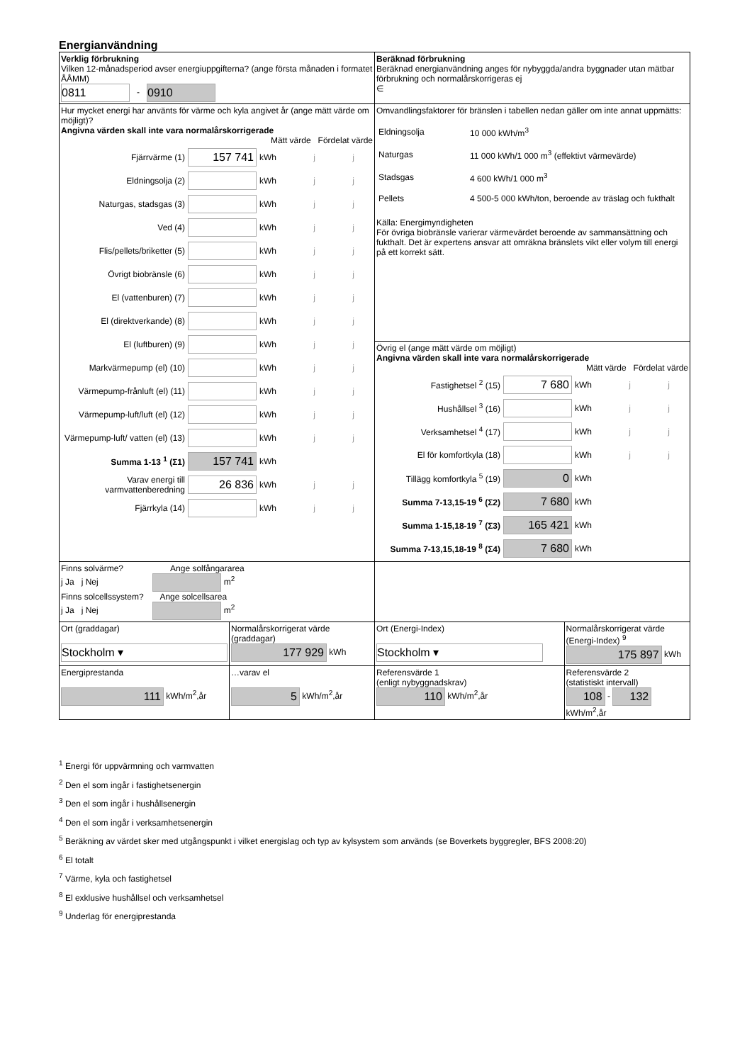Energianvändning
| Verklig förbrukning Vilken 12-månadsperiod avser energiuppgifterna? (ange första månaden i formatet ÅÅMM) 0811 - 0910 | | Beräknad förbrukning Beräknad energianvändning anges för nybyggda/andra byggnader utan mätbar förbrukning och normalårskorrigeras ej ∈ | |
| Hur mycket energi har använts för värme och kyla angivet år (ange mätt värde om möjligt)? Angivna värden skall inte vara normalårskorrigerade Mätt värde Fördelat värde Fjärrvärme (1) 157 741 kWh j j Eldningsolja (2) kWh j j Naturgas, stadsgas (3) kWh j j Ved (4) kWh j j Flis/pellets/briketter (5) kWh j j Övrigt biobränsle (6) kWh j j El (vattenburen) (7) kWh j j El (direktverkande) (8) kWh j j El (luftburen) (9) kWh j j Markvärmepump (el) (10) kWh j j Värmepump-frånluft (el) (11) kWh j j Värmepump-luft/luft (el) (12) kWh j j Värmepump-luft/ vatten (el) (13) kWh j j Summa 1-13 <sup>1</sup> (Σ1) 157 741 kWh Varav energi till varmvattenberedning 26 836 kWh j j Fjärrkyla (14) kWh j j | | Omvandlingsfaktorer för bränslen i tabellen nedan gäller om inte annat uppmätts: / Eldningsolja / 10 000 kWh/m<sup>3</sup> / / Naturgas / 11 000 kWh/1 000 m<sup>3</sup> (effektivt värmevärde) / / Stadsgas / 4 600 kWh/1 000 m<sup>3</sup> / / Pellets / 4 500-5 000 kWh/ton, beroende av träslag och fukthalt / Källa: Energimyndigheten För övriga biobränsle varierar värmevärdet beroende av sammansättning och fukthalt. Det är expertens ansvar att omräkna bränslets vikt eller volym till energi på ett korrekt sätt. | |
| | | Övrig el (ange mätt värde om möjligt) Angivna värden skall inte vara normalårskorrigerade Mätt värde Fördelat värde Fastighetsel <sup>2</sup> (15) 7 680 kWh j j Hushållsel <sup>3</sup> (16) kWh j j Verksamhetsel <sup>4</sup> (17) kWh j j El för komfortkyla (18) kWh j j Tillägg komfortkyla <sup>5</sup> (19) 0 kWh Summa 7-13,15-19 <sup>6</sup> (Σ2) 7 680 kWh Summa 1-15,18-19 <sup>7</sup> (Σ3) 165 421 kWh Summa 7-13,15,18-19 <sup>8</sup> (Σ4) 7 680 kWh | |
| Finns solvärme? Ange solfångararea j Ja j Nej m<sup>2</sup> Finns solcellssystem? Ange solcellsarea j Ja j Nej m<sup>2</sup> | | | |
| Ort (graddagar) Stockholm ▾ | Normalårskorrigerat värde (graddagar) 177 929 kWh | Ort (Energi-Index) Stockholm ▾ | Normalårskorrigerat värde (Energi-Index) <sup>9</sup> 175 897 kWh |
| Energiprestanda 111 kWh/m<sup>2</sup>,år | …varav el 5 kWh/m<sup>2</sup>,år | Referensvärde 1 (enligt nybyggnadskrav) 110 kWh/m<sup>2</sup>,år | Referensvärde 2 (statistiskt intervall) 108 - 132 kWh/m<sup>2</sup>,år |
<sup>1</sup> Energi för uppvärmning och varmvatten
<sup>2</sup> Den el som ingår i fastighetsenergin
<sup>3</sup> Den el som ingår i hushållsenergin
<sup>4</sup> Den el som ingår i verksamhetsenergin
<sup>5</sup> Beräkning av värdet sker med utgångspunkt i vilket energislag och typ av kylsystem som används (se Boverkets byggregler, BFS 2008:20)
<sup>6</sup> El totalt
<sup>7</sup> Värme, kyla och fastighetsel
<sup>8</sup> El exklusive hushållsel och verksamhetsel
<sup>9</sup> Underlag för energiprestanda